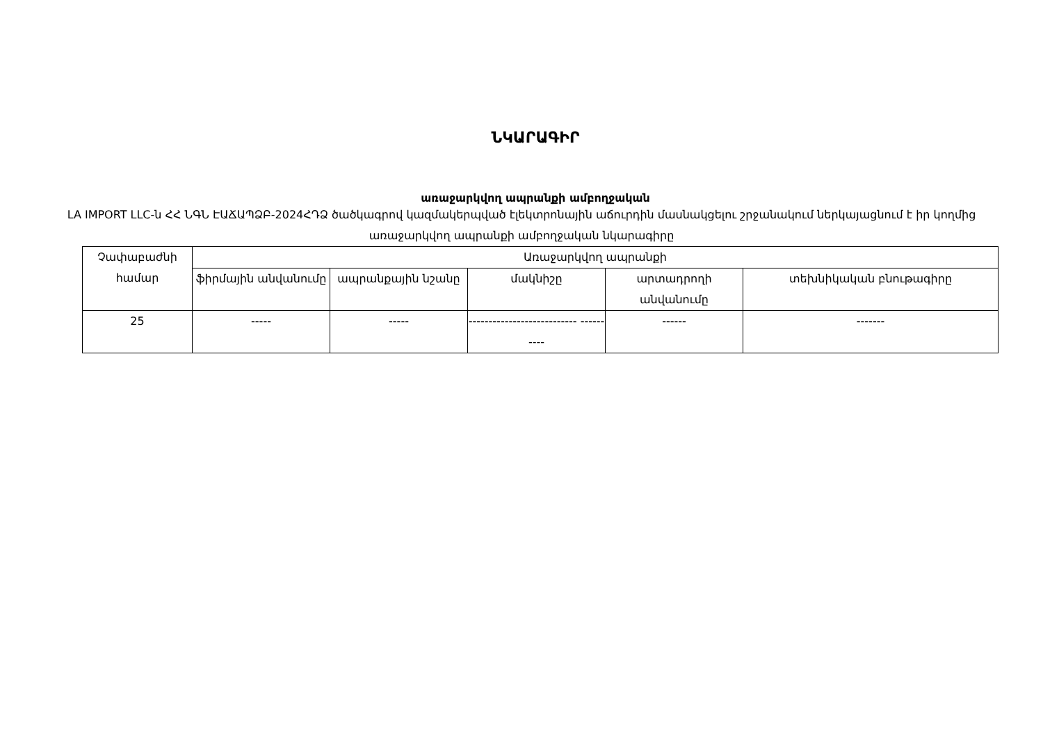ՆԿԱՐԱԳԻՐ
առաջարկվող ապրանքի ամբողջական
LA IMPORT LLC-ն ՀՀ ՆԳՆ ԷԱՃԱՊՁԲ-2024ՀԴՁ ծածկագրով կազմակերպված էլեկտրոնային աճուրդին մասնակցելու շրջանակում ներկայացնում է իր կողմից առաջարկվող ապրանքի ամբողջական նկարագիրը
| Չափաբաժնի համար | Առաջարկվող ապրանքի | | | | |
| --- | --- | --- | --- | --- | --- |
| | ֆիրմային անվանումը | ապրանքային նշանը | մակնիշը | արտադրողի անվանումը | տեխնիկական բնութագիրը |
| 25 | ----- | ----- | --------------------------- ---------- | ------ | ------- |